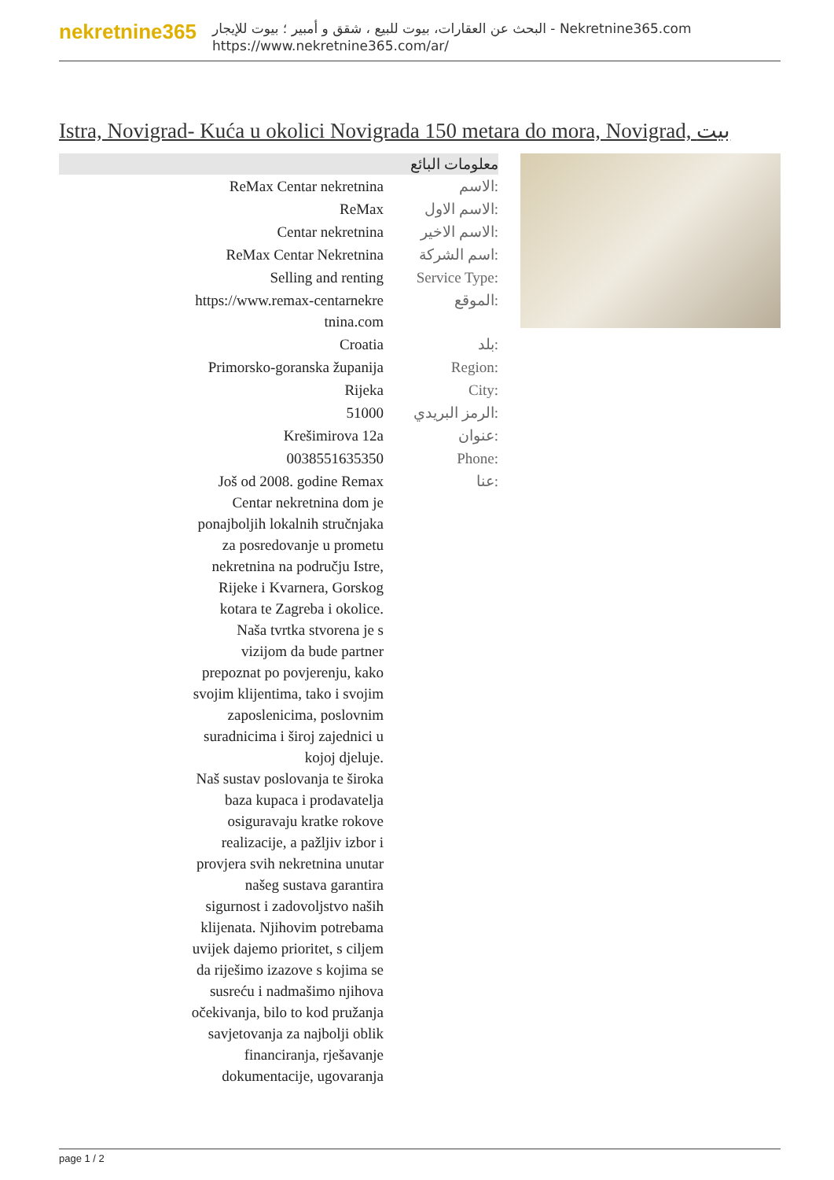nekretnine365
البحث عن العقارات، بيوت للبيع ، شقق و أمبير ؛ بيوت للإيجار - Nekretnine365.com
https://www.nekretnine365.com/ar/
Istra, Novigrad- Kuća u okolici Novigrada 150 metara do mora, Novigrad, بيت
معلومات البائع
| ReMax Centar nekretnina | الاسم: |
| ReMax | الاسم الاول: |
| Centar nekretnina | الاسم الاخير: |
| ReMax Centar Nekretnina | اسم الشركة: |
| Selling and renting | Service Type: |
| https://www.remax-centarnekre tnina.com | الموقع: |
| Croatia | بلد: |
| Primorsko-goranska županija | Region: |
| Rijeka | City: |
| 51000 | الرمز البريدي: |
| Krešimirova 12a | عنوان: |
| 0038551635350 | Phone: |
| Još od 2008. godine Remax Centar nekretnina dom je ponajboljih lokalnih stručnjaka za posredovanje u prometu nekretnina na području Istre, Rijeke i Kvarnera, Gorskog kotara te Zagreba i okolice. Naša tvrtka stvorena je s vizijom da bude partner prepoznat po povjerenju, kako svojim klijentima, tako i svojim zaposlenicima, poslovnim suradnicima i široj zajednici u kojoj djeluje. Naš sustav poslovanja te široka baza kupaca i prodavatelja osiguravaju kratke rokove realizacije, a pažljiv izbor i provjera svih nekretnina unutar našeg sustava garantira sigurnost i zadovoljstvo naših klijenata. Njihovim potrebama uvijek dajemo prioritet, s ciljem da riješimo izazove s kojima se susreću i nadmašimo njihova očekivanja, bilo to kod pružanja savjetovanja za najbolji oblik financiranja, rješavanje dokumentacije, ugovaranja | عنا: |
page 1 / 2